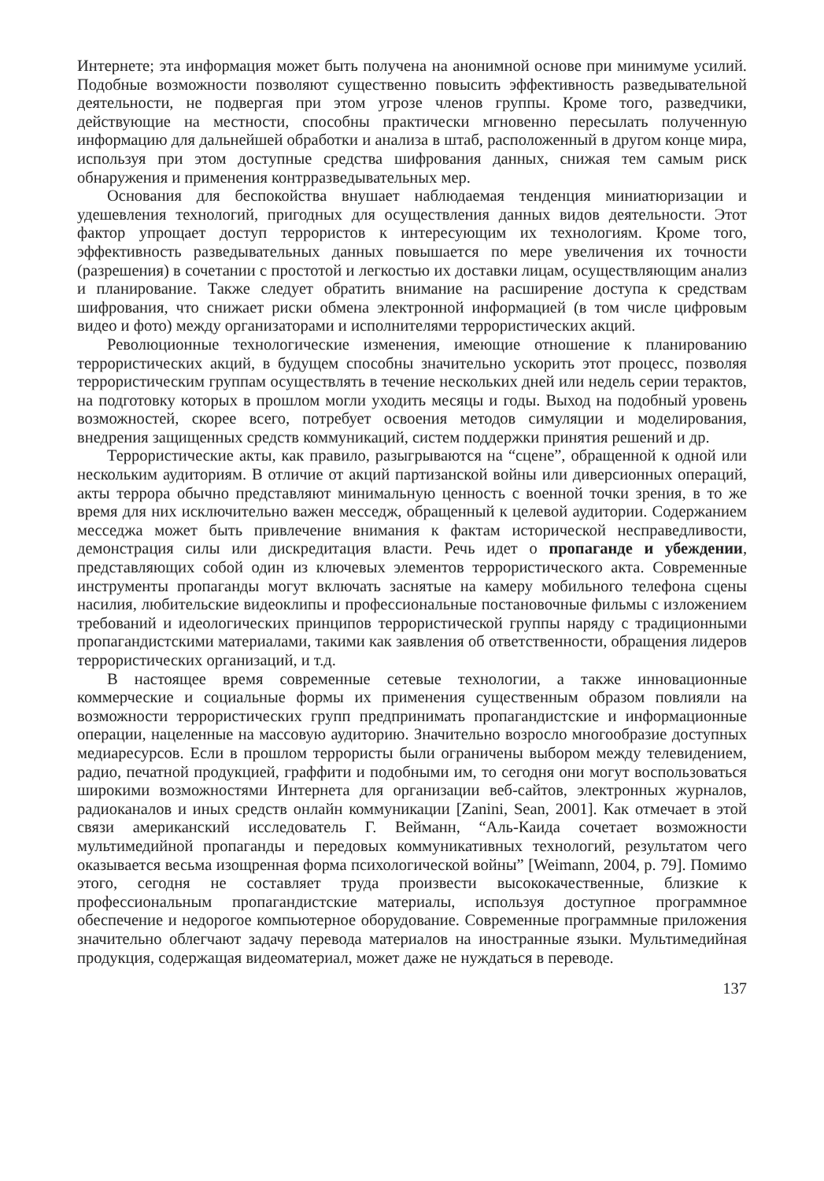Интернете; эта информация может быть получена на анонимной основе при минимуме усилий. Подобные возможности позволяют существенно повысить эффективность разведывательной деятельности, не подвергая при этом угрозе членов группы. Кроме того, разведчики, действующие на местности, способны практически мгновенно пересылать полученную информацию для дальнейшей обработки и анализа в штаб, расположенный в другом конце мира, используя при этом доступные средства шифрования данных, снижая тем самым риск обнаружения и применения контрразведывательных мер.
Основания для беспокойства внушает наблюдаемая тенденция миниатюризации и удешевления технологий, пригодных для осуществления данных видов деятельности. Этот фактор упрощает доступ террористов к интересующим их технологиям. Кроме того, эффективность разведывательных данных повышается по мере увеличения их точности (разрешения) в сочетании с простотой и легкостью их доставки лицам, осуществляющим анализ и планирование. Также следует обратить внимание на расширение доступа к средствам шифрования, что снижает риски обмена электронной информацией (в том числе цифровым видео и фото) между организаторами и исполнителями террористических акций.
Революционные технологические изменения, имеющие отношение к планированию террористических акций, в будущем способны значительно ускорить этот процесс, позволяя террористическим группам осуществлять в течение нескольких дней или недель серии терактов, на подготовку которых в прошлом могли уходить месяцы и годы. Выход на подобный уровень возможностей, скорее всего, потребует освоения методов симуляции и моделирования, внедрения защищенных средств коммуникаций, систем поддержки принятия решений и др.
Террористические акты, как правило, разыгрываются на “сцене”, обращенной к одной или нескольким аудиториям. В отличие от акций партизанской войны или диверсионных операций, акты террора обычно представляют минимальную ценность с военной точки зрения, в то же время для них исключительно важен месседж, обращенный к целевой аудитории. Содержанием месседжа может быть привлечение внимания к фактам исторической несправедливости, демонстрация силы или дискредитация власти. Речь идет о пропаганде и убеждении, представляющих собой один из ключевых элементов террористического акта. Современные инструменты пропаганды могут включать заснятые на камеру мобильного телефона сцены насилия, любительские видеоклипы и профессиональные постановочные фильмы с изложением требований и идеологических принципов террористической группы наряду с традиционными пропагандистскими материалами, такими как заявления об ответственности, обращения лидеров террористических организаций, и т.д.
В настоящее время современные сетевые технологии, а также инновационные коммерческие и социальные формы их применения существенным образом повлияли на возможности террористических групп предпринимать пропагандистские и информационные операции, нацеленные на массовую аудиторию. Значительно возросло многообразие доступных медиаресурсов. Если в прошлом террористы были ограничены выбором между телевидением, радио, печатной продукцией, граффити и подобными им, то сегодня они могут воспользоваться широкими возможностями Интернета для организации веб-сайтов, электронных журналов, радиоканалов и иных средств онлайн коммуникации [Zanini, Sean, 2001]. Как отмечает в этой связи американский исследователь Г. Вейманн, “Аль-Каида сочетает возможности мультимедийной пропаганды и передовых коммуникативных технологий, результатом чего оказывается весьма изощренная форма психологической войны” [Weimann, 2004, p. 79]. Помимо этого, сегодня не составляет труда произвести высококачественные, близкие к профессиональным пропагандистские материалы, используя доступное программное обеспечение и недорогое компьютерное оборудование. Современные программные приложения значительно облегчают задачу перевода материалов на иностранные языки. Мультимедийная продукция, содержащая видеоматериал, может даже не нуждаться в переводе.
137